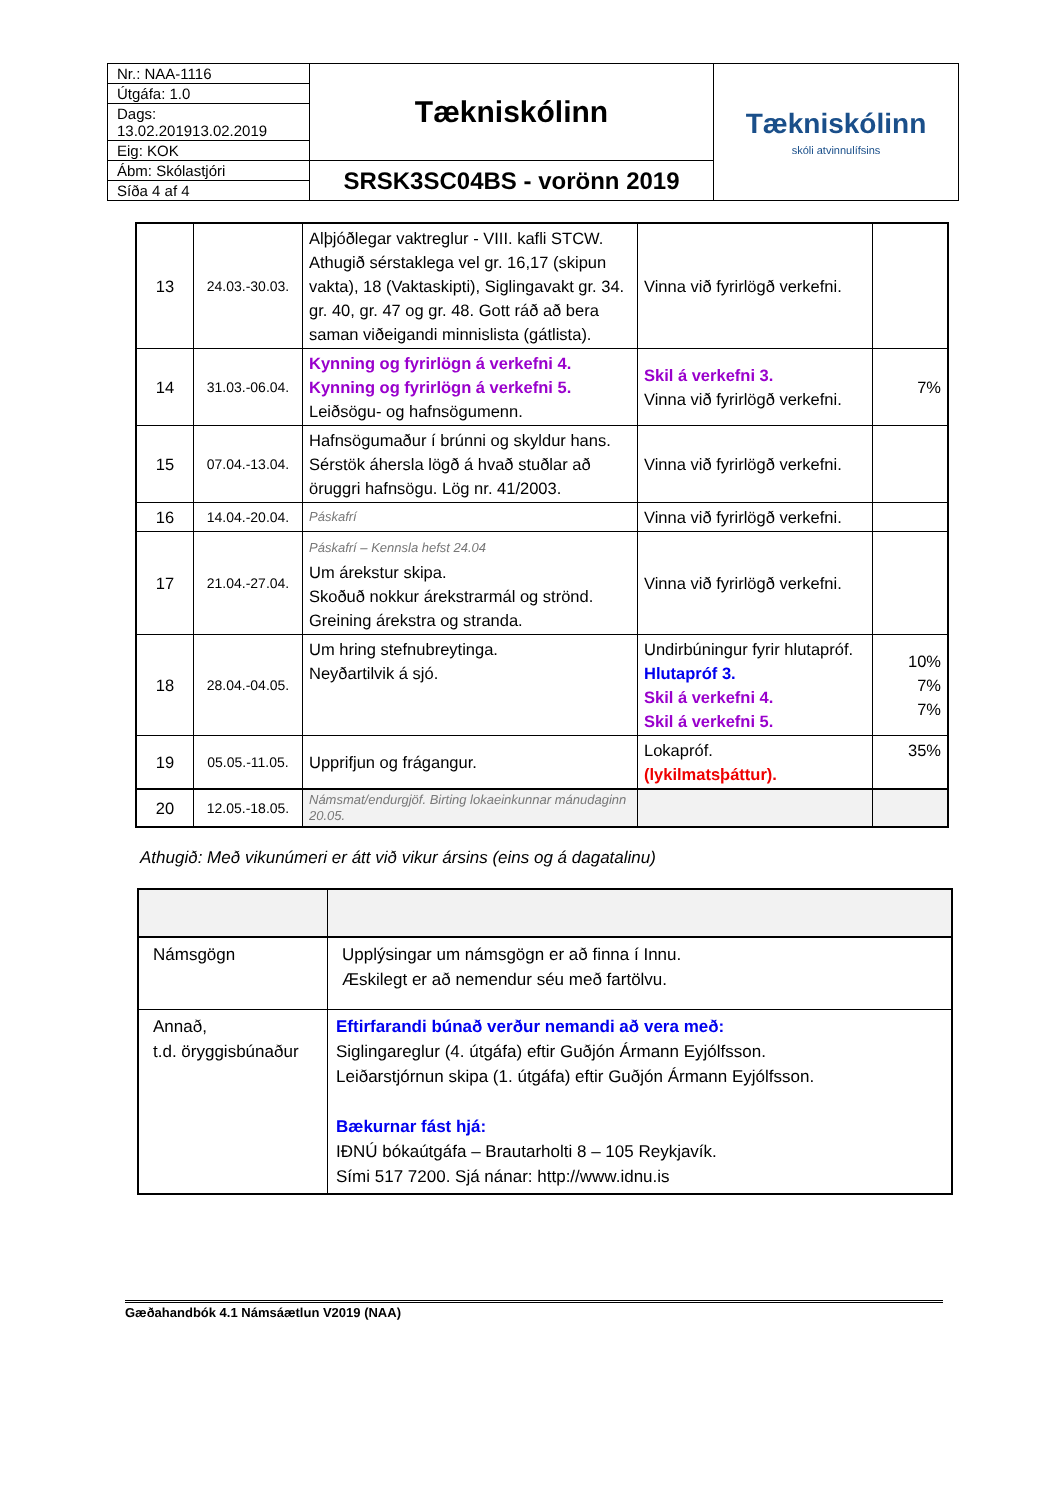| Nr.: NAA-1116 | Tækniskólinn | Tækniskólinn skóli atvinnulífsins |
| Útgáfa: 1.0 | | |
| Dags: 13.02.201913.02.2019 | | |
| Eig: KOK | | |
| Ábm: Skólastjóri | SRSK3SC04BS - vorönn 2019 | |
| Síða 4 af 4 | | |
| 13 | 24.03.-30.03. | Alþjóðlegar vaktreglur - VIII. kafli STCW. Athugið sérstaklega vel gr. 16,17 (skipun vakta), 18 (Vaktaskipti), Siglingavakt gr. 34. gr. 40, gr. 47 og gr. 48. Gott ráð að bera saman viðeigandi minnislista (gátlista). | Vinna við fyrirlögð verkefni. | |
| 14 | 31.03.-06.04. | Kynning og fyrirlögn á verkefni 4. Kynning og fyrirlögn á verkefni 5. Leiðsögu- og hafnsögumenn. | Skil á verkefni 3. Vinna við fyrirlögð verkefni. | 7% |
| 15 | 07.04.-13.04. | Hafnsögumaður í brúnni og skyldur hans. Sérstök áhersla lögð á hvað stuðlar að öruggri hafnsögu. Lög nr. 41/2003. | Vinna við fyrirlögð verkefni. | |
| 16 | 14.04.-20.04. | Páskafrí | Vinna við fyrirlögð verkefni. | |
| 17 | 21.04.-27.04. | Páskafrí – Kennsla hefst 24.04 Um árekstur skipa. Skoðuð nokkur árekstrarmál og strönd. Greining árekstra og stranda. | Vinna við fyrirlögð verkefni. | |
| 18 | 28.04.-04.05. | Um hring stefnubreytinga. Neyðartilvik á sjó. | Undirbúningur fyrir hlutapróf. Hlutapróf 3. Skil á verkefni 4. Skil á verkefni 5. | 10% 7% 7% |
| 19 | 05.05.-11.05. | Upprifjun og frágangur. | Lokapróf. (lykilmatsþáttur). | 35% |
| 20 | 12.05.-18.05. | Námsmat/endurgjöf. Birting lokaeinkunnar mánudaginn 20.05. | | |
Athugið: Með vikunúmeri er átt við vikur ársins (eins og á dagatalinu)
| Námsgögn | Upplýsingar um námsgögn er að finna í Innu. Æskilegt er að nemendur séu með fartölvu. |
| Annað, t.d. öryggisbúnaður | Eftirfarandi búnað verður nemandi að vera með: Siglingareglur (4. útgáfa) eftir Guðjón Ármann Eyjólfsson. Leiðarstjórnun skipa (1. útgáfa) eftir Guðjón Ármann Eyjólfsson. Bækurnar fást hjá: IÐNÚ bókaútgáfa – Brautarholti 8 – 105 Reykjavík. Sími 517 7200. Sjá nánar: http://www.idnu.is |
Gæðahandbók 4.1 Námsáætlun V2019 (NAA)